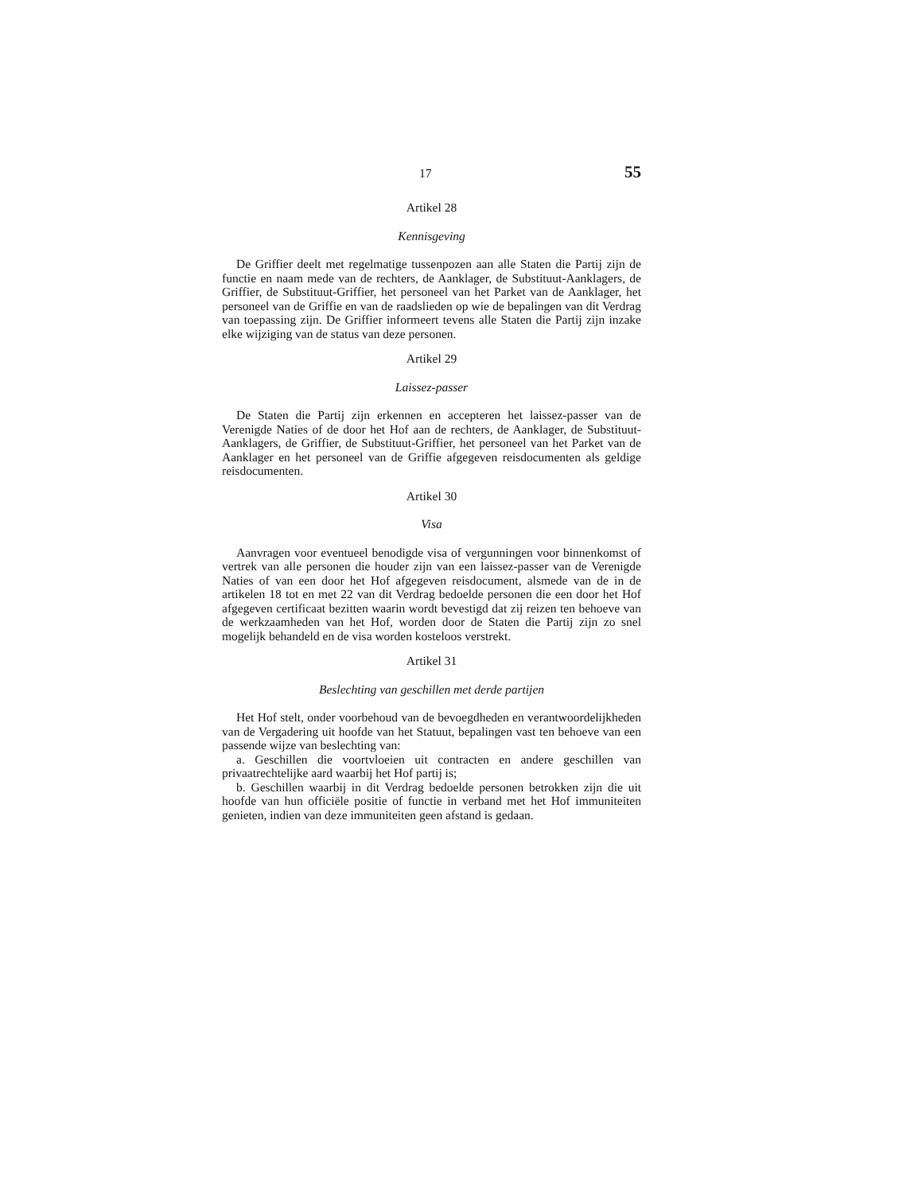17 55
Artikel 28
Kennisgeving
De Griffier deelt met regelmatige tussenpozen aan alle Staten die Partij zijn de functie en naam mede van de rechters, de Aanklager, de Substituut-Aanklagers, de Griffier, de Substituut-Griffier, het personeel van het Parket van de Aanklager, het personeel van de Griffie en van de raadslieden op wie de bepalingen van dit Verdrag van toepassing zijn. De Griffier informeert tevens alle Staten die Partij zijn inzake elke wijziging van de status van deze personen.
Artikel 29
Laissez-passer
De Staten die Partij zijn erkennen en accepteren het laissez-passer van de Verenigde Naties of de door het Hof aan de rechters, de Aanklager, de Substituut-Aanklagers, de Griffier, de Substituut-Griffier, het personeel van het Parket van de Aanklager en het personeel van de Griffie afgegeven reisdocumenten als geldige reisdocumenten.
Artikel 30
Visa
Aanvragen voor eventueel benodigde visa of vergunningen voor binnenkomst of vertrek van alle personen die houder zijn van een laissez-passer van de Verenigde Naties of van een door het Hof afgegeven reisdocument, alsmede van de in de artikelen 18 tot en met 22 van dit Verdrag bedoelde personen die een door het Hof afgegeven certificaat bezitten waarin wordt bevestigd dat zij reizen ten behoeve van de werkzaamheden van het Hof, worden door de Staten die Partij zijn zo snel mogelijk behandeld en de visa worden kosteloos verstrekt.
Artikel 31
Beslechting van geschillen met derde partijen
Het Hof stelt, onder voorbehoud van de bevoegdheden en verantwoordelijkheden van de Vergadering uit hoofde van het Statuut, bepalingen vast ten behoeve van een passende wijze van beslechting van:
a. Geschillen die voortvloeien uit contracten en andere geschillen van privaatrechtelijke aard waarbij het Hof partij is;
b. Geschillen waarbij in dit Verdrag bedoelde personen betrokken zijn die uit hoofde van hun officiële positie of functie in verband met het Hof immuniteiten genieten, indien van deze immuniteiten geen afstand is gedaan.